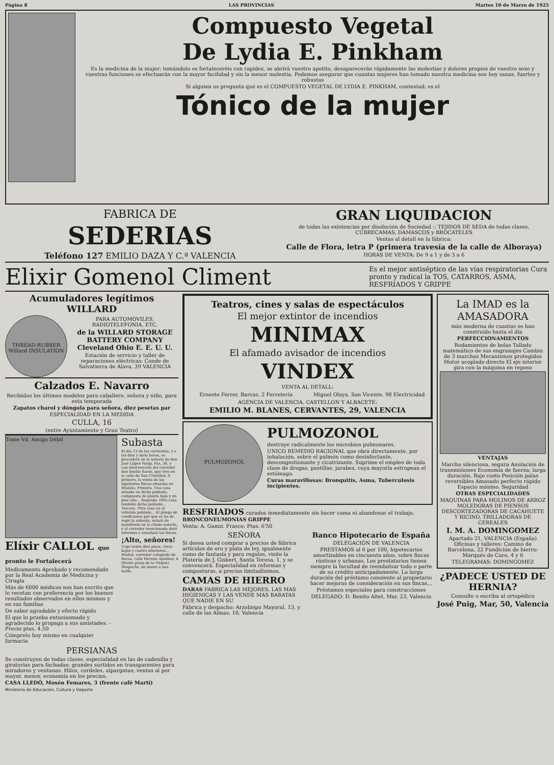Página 8 LAS PROVINCIAS Martes 10 de Marzo de 1925
Compuesto Vegetal
De Lydia E. Pinkham
Es la medicina de la mujer; tomándolo os fortaleceréis con rapidez, se abrirá vuestro apetito, desaparecerán rápidamente las molestias y dolores propios de vuestro sexo y vuestras funciones se efectuarán con la mayor facilidad y sin la menor molestia. Podemos asegurar que cuantas mujeres han tomado nuestra medicina son hoy sanas, fuertes y robustas
Si alguien os pregunta qué es el COMPUESTO VEGETAL DE LYDIA E. PINKHAM, contestad: es el
Tónico de la mujer
FABRICA DE
SEDERIAS
Teléfono 127 EMILIO DAZA Y C.ª VALENCIA
GRAN LIQUIDACION
de todas las existencias por disolución de Sociedad :: TEJIDOS DE SEDA de todas clases, CUBRECAMAS, DAMASCOS y BROCATELES
Ventas al detall en la fábrica:
Calle de Flora, letra P (primera travesía de la calle de Alboraya)
HORAS DE VENTA: De 9 a 1 y de 3 a 6
Elixir Gomenol Climent
Es el mejor antiséptico de las vías respiratorias Cura pronto y radical la TOS, CATARROS, ASMA, RESFRIADOS Y GRIPPE
Acumuladores legítimos WILLARD
THREAD-RUBBER Willard INSULATION
PARA AUTOMOVILES, RADIOTELEFONIA, ETC.
de la WILLARD STORAGE BATTERY COMPANY Cleveland Ohio E. E. U. U.
Estación de servicio y taller de reparaciones eléctricas: Conde de Salvatierra de Alava, 39 VALENCIA
Calzados E. Navarro
Recibidos los últimos modelos para caballero, señora y niño, para esta temporada
Zapatos charol y dóngola para señora, diez pesetas par
ESPECIALIDAD EN LA MEDIDA
CULLA, 16
(entre Ayuntamiento y Gran Teatro)
Tome Vd. Amigo Débil
Elíxir CALLOL que pronto le Fortalecerá
Medicamento Aprobado y recomendado por la Real Academia de Medicina y Cirugía
Más de 6000 médicos nos han escrito que lo recetan con preferencia por los buenos resultados observados en ellos mismos y en sus familias
De sabor agradable y efecto rápido
El que lo prueba entusiasmado y agradecido lo propaga a sus amistades. - Precio ptas. 4.50
Cómprelo hoy mismo en cualquier farmacia
Subasta
El día 13 de los corrientes, y a las diez y siete horas, se procederá en la notaría de don José López Palop, Paz, 38, y con intervención del corredor don Emilio Sarzo, que vive en la calle de San Cristóbal, 9, primero, la venta de las siguientes fincas situadas en Mislata: Primera. Una casa situada en dicho poblado, compuesta de planta baja y un piso alto... Segunda. Otra casa también dicho poblado... Tercera. Otra casa en el referido poblado... El pliego de condiciones por que se ha de regir la subasta, estará de manifiesto en la citada notaría, y el corredor mencionado dará informes y enseñará las fincas.
¡Alto, señores!
Urge venta diez pisos, cinco bajos y cuatro interiores... Muñoz, corredor colegiado de fincas, calle Hernán Apolinar, 4 (frente plaza de la Virgen). Despacho, de nueve a una tarde.
PERSIANAS
Se construyen de todas clases, especialidad en las de cadenilla y giratorias para fachadas; grandes surtidos en transparentes para miradores y ventanas. Hilos, cordeles, alpargatas; ventas al por mayor, menor, economía en los precios.
CASA LLEDÓ, Mosén Femares, 3 (frente café Martí)
Teatros, cines y salas de espectáculos
El mejor extintor de incendios
MINIMAX
El afamado avisador de incendios
VINDEX
VENTA AL DETALL:
Ernesto Ferrer, Barcas, 2 Ferretería
Miguel Olaya, San Vicente, 98 Electricidad
AGENCIA DE VALENCIA, CASTELLON Y ALBACETE:
EMILIO M. BLANES, CERVANTES, 29, VALENCIA
PULMOZONOL
PULMOZONOL
destruye radicalmente los microbios pulmonares.
UNICO REMEDIO RACIONAL que obra directamente, por inhalación, sobre el pulmón como desinfectante, descongestionante y cicatrizante. Suprime el empleo de toda clase de drogas, pastillas, jarabes, cuya mayoría estropean el estómago.
Curas maravillosas: Bronquitis, Asma, Tuberculosis incipientes,
RESFRIADOS curados inmediatamente sin hacer cama ni abandonar el trabajo. BRONCONEUMONIAS GRIPPE
Venta: A. Gamir. Frasco: Ptas. 6'50
SEÑORA
Si desea usted comprar a precios de fábrica artículos de oro y plata de ley, igualmente como de fantasía y para regalos, visite la Platería de J. Gisbert, Santa Teresa, 1, y se convencerá. Especialidad en reformas y composturas, a precios limitadísimos.
CAMAS DE HIERRO
DARAS FABRICA LAS MEJORES, LAS MAS HIGIENICAS Y LAS VENDE MAS BARATAS QUE NADIE EN SU
Fábrica y despacho: Arzobispo Mayoral, 13, y calle de las Almas, 10, Valencia
Banco Hipotecario de España
DELEGACIÓN DE VALENCIA
PRESTAMOS al 6 por 100, hipotecarios amortizables en cincuenta años, sobre fincas rústicas y urbanas. Los prestatarios tienen siempre la facultad de reembolsar todo o parte de su crédito anticipadamente. La larga duración del préstamo consiente al propietario hacer mejoras de consideración en sus fincas...
Préstamos especiales para construcciones
DELEGADO: D. Benito Altet, Mar, 23, Valencia
La IMAD es la AMASADORA
más moderna de cuantas se han construido hasta el día
PERFECCIONAMIENTOS
Rodamientos de bolas Tallado matemático de sus engranajes Cambio de 3 marchas Mecanismos protegidos Motor acoplado directo El eje interior gira con la máquina en reposo
VENTAJAS
Marcha silenciosa, segura Anulación de transmisiones Economía de fuerza; larga duración. Bajo costo Posición palas reversibles Amasado perfecto rápido Espacio mínimo. Seguridad
OTRAS ESPECIALIDADES
MAQUINAS PARA MOLINOS DE ARROZ MOLEDORAS DE PIENSOS DESCORTEZADORAS DE CACAHUETE Y RICINO. TRILLADORAS DE CEREALES
I. M. A. DOMINGOMEZ
Apartado 21, VALENCIA (España) Oficinas y talleres: Camino de Barcelona, 22 Fundición de hierro: Marqués de Caro, 4 y 6
TELEGRAMAS: DOMINGOMEZ
¿PADECE USTED DE HERNIA?
Consulte o escriba al ortopédico
José Puig, Mar, 50, Valencia
Ministerio de Educación, Cultura y Deporte